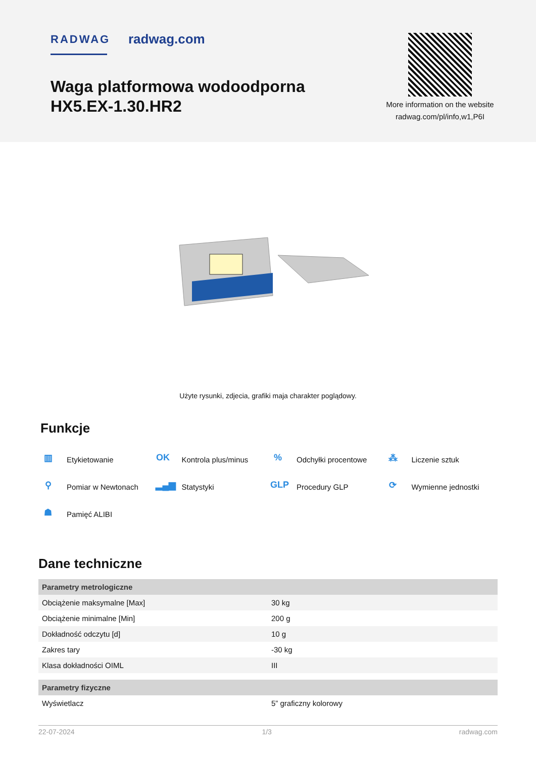RADWAG radwag.com
Waga platformowa wodoodporna HX5.EX-1.30.HR2
More information on the website
radwag.com/pl/info,w1,P6I
Użyte rysunki, zdjecia, grafiki maja charakter poglądowy.
Funkcje
▥ Etykietowanie
OK Kontrola plus/minus
% Odchyłki procentowe
⁂ Liczenie sztuk
⚲ Pomiar w Newtonach
▂▄▆ Statystyki
GLP Procedury GLP
⟳ Wymienne jednostki
☗ Pamięć ALIBI
Dane techniczne
| Parametry metrologiczne | |
| --- | --- |
| Obciążenie maksymalne [Max] | 30 kg |
| Obciążenie minimalne [Min] | 200 g |
| Dokładność odczytu [d] | 10 g |
| Zakres tary | -30 kg |
| Klasa dokładności OIML | III |
| Parametry fizyczne | |
| Wyświetlacz | 5” graficzny kolorowy |
22-07-2024 1/3 radwag.com